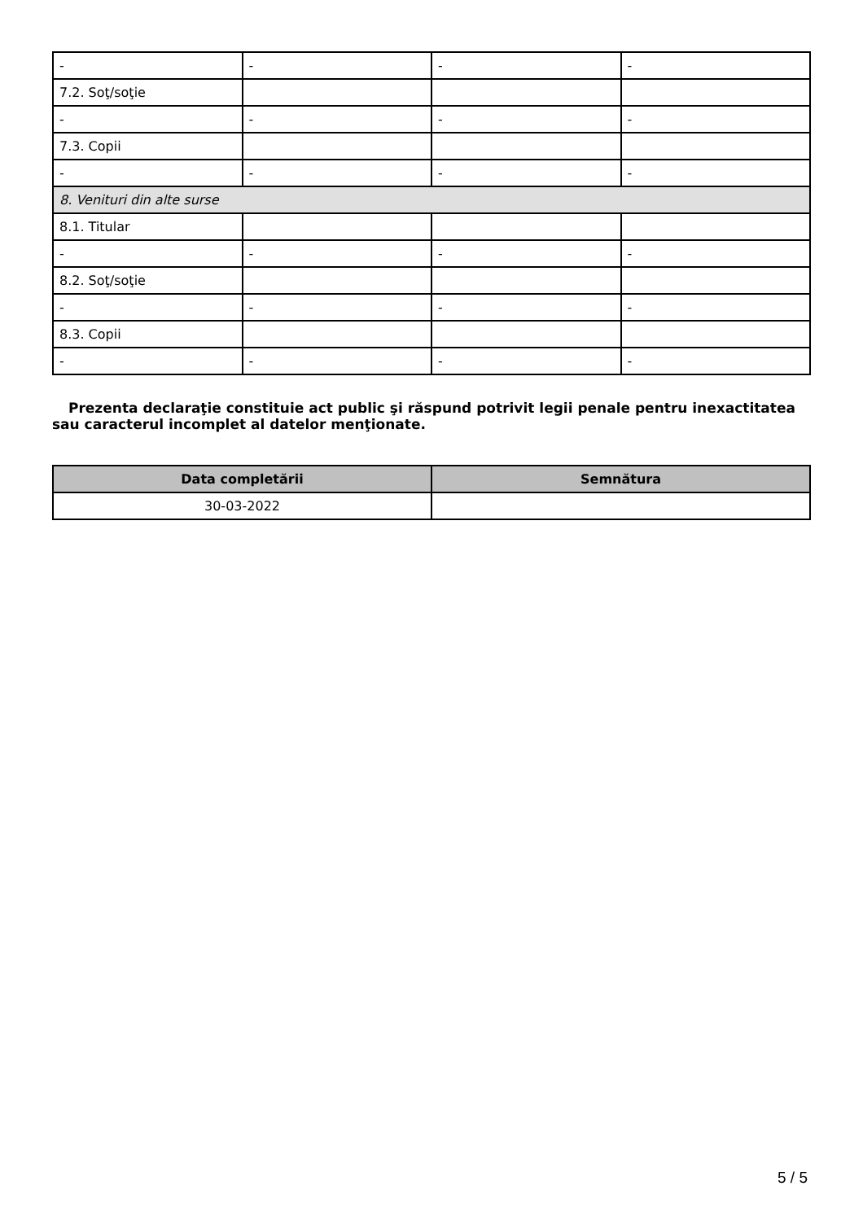| - | - | - | - |
| 7.2. Soţ/soţie | | | |
| - | - | - | - |
| 7.3. Copii | | | |
| - | - | - | - |
| 8. Venituri din alte surse | | | |
| 8.1. Titular | | | |
| - | - | - | - |
| 8.2. Soţ/soţie | | | |
| - | - | - | - |
| 8.3. Copii | | | |
| - | - | - | - |
Prezenta declaraţie constituie act public şi răspund potrivit legii penale pentru inexactitatea sau caracterul incomplet al datelor menţionate.
| Data completării | Semnătura |
| --- | --- |
| 30-03-2022 | |
5 / 5